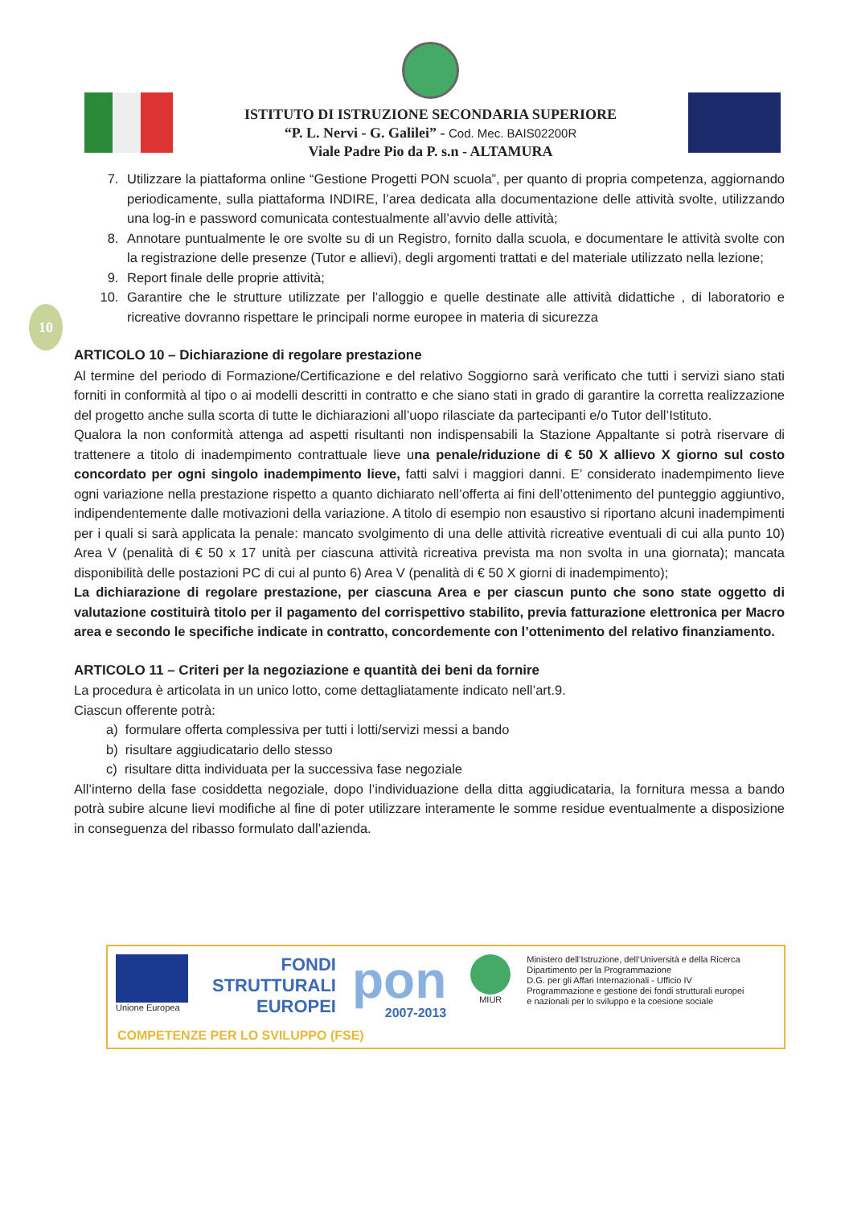ISTITUTO DI ISTRUZIONE SECONDARIA SUPERIORE
“P. L. Nervi - G. Galilei” - Cod. Mec. BAIS02200R
Viale Padre Pio da P. s.n - ALTAMURA
10
7. Utilizzare la piattaforma online “Gestione Progetti PON scuola”, per quanto di propria competenza, aggiornando periodicamente, sulla piattaforma INDIRE, l’area dedicata alla documentazione delle attività svolte, utilizzando una log-in e password comunicata contestualmente all’avvio delle attività;
8. Annotare puntualmente le ore svolte su di un Registro, fornito dalla scuola, e documentare le attività svolte con la registrazione delle presenze (Tutor e allievi), degli argomenti trattati e del materiale utilizzato nella lezione;
9. Report finale delle proprie attività;
10. Garantire che le strutture utilizzate per l’alloggio e quelle destinate alle attività didattiche , di laboratorio e ricreative dovranno rispettare le principali norme europee in materia di sicurezza
ARTICOLO 10 – Dichiarazione di regolare prestazione
Al termine del periodo di Formazione/Certificazione e del relativo Soggiorno sarà verificato che tutti i servizi siano stati forniti in conformità al tipo o ai modelli descritti in contratto e che siano stati in grado di garantire la corretta realizzazione del progetto anche sulla scorta di tutte le dichiarazioni all’uopo rilasciate da partecipanti e/o Tutor dell’Istituto.
Qualora la non conformità attenga ad aspetti risultanti non indispensabili la Stazione Appaltante si potrà riservare di trattenere a titolo di inadempimento contrattuale lieve una penale/riduzione di € 50 X allievo X giorno sul costo concordato per ogni singolo inadempimento lieve, fatti salvi i maggiori danni. E’ considerato inadempimento lieve ogni variazione nella prestazione rispetto a quanto dichiarato nell’offerta ai fini dell’ottenimento del punteggio aggiuntivo, indipendentemente dalle motivazioni della variazione. A titolo di esempio non esaustivo si riportano alcuni inadempimenti per i quali si sarà applicata la penale: mancato svolgimento di una delle attività ricreative eventuali di cui alla punto 10) Area V (penalità di € 50 x 17 unità per ciascuna attività ricreativa prevista ma non svolta in una giornata); mancata disponibilità delle postazioni PC di cui al punto 6) Area V (penalità di € 50 X giorni di inadempimento);
La dichiarazione di regolare prestazione, per ciascuna Area e per ciascun punto che sono state oggetto di valutazione costituirà titolo per il pagamento del corrispettivo stabilito, previa fatturazione elettronica per Macro area e secondo le specifiche indicate in contratto, concordemente con l’ottenimento del relativo finanziamento.
ARTICOLO 11 – Criteri per la negoziazione e quantità dei beni da fornire
La procedura è articolata in un unico lotto, come dettagliatamente indicato nell’art.9.
Ciascun offerente potrà:
a) formulare offerta complessiva per tutti i lotti/servizi messi a bando
b) risultare aggiudicatario dello stesso
c) risultare ditta individuata per la successiva fase negoziale
All’interno della fase cosiddetta negoziale, dopo l’individuazione della ditta aggiudicataria, la fornitura messa a bando potrà subire alcune lievi modifiche al fine di poter utilizzare interamente le somme residue eventualmente a disposizione in conseguenza del ribasso formulato dall’azienda.
Unione Europea
FONDI
STRUTTURALI
EUROPEI
pon
2007-2013
MIUR
Ministero dell’Istruzione, dell’Università e della Ricerca
Dipartimento per la Programmazione
D.G. per gli Affari Internazionali - Ufficio IV
Programmazione e gestione dei fondi strutturali europei
e nazionali per lo sviluppo e la coesione sociale
COMPETENZE PER LO SVILUPPO (FSE)